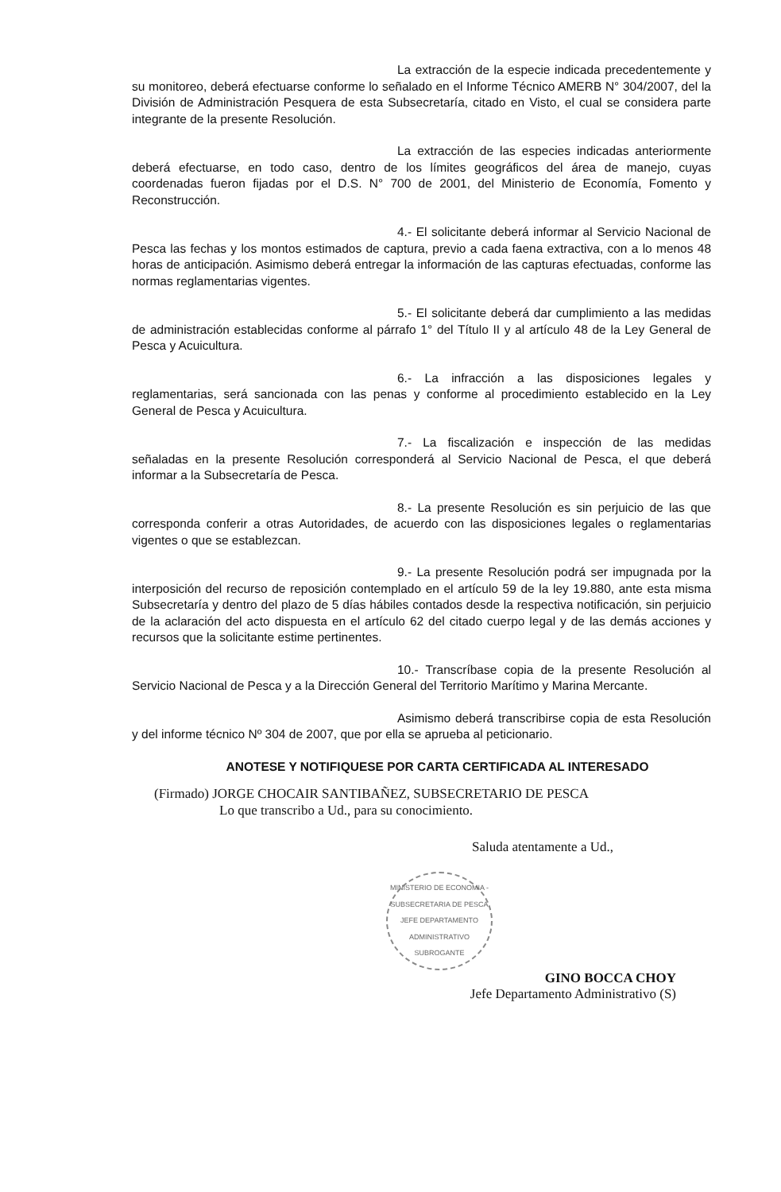La extracción de la especie indicada precedentemente y su monitoreo, deberá efectuarse conforme lo señalado en el Informe Técnico AMERB N° 304/2007, del la División de Administración Pesquera de esta Subsecretaría, citado en Visto, el cual se considera parte integrante de la presente Resolución.
La extracción de las especies indicadas anteriormente deberá efectuarse, en todo caso, dentro de los límites geográficos del área de manejo, cuyas coordenadas fueron fijadas por el D.S. N° 700 de 2001, del Ministerio de Economía, Fomento y Reconstrucción.
4.- El solicitante deberá informar al Servicio Nacional de Pesca las fechas y los montos estimados de captura, previo a cada faena extractiva, con a lo menos 48 horas de anticipación. Asimismo deberá entregar la información de las capturas efectuadas, conforme las normas reglamentarias vigentes.
5.- El solicitante deberá dar cumplimiento a las medidas de administración establecidas conforme al párrafo 1° del Título II y al artículo 48 de la Ley General de Pesca y Acuicultura.
6.- La infracción a las disposiciones legales y reglamentarias, será sancionada con las penas y conforme al procedimiento establecido en la Ley General de Pesca y Acuicultura.
7.- La fiscalización e inspección de las medidas señaladas en la presente Resolución corresponderá al Servicio Nacional de Pesca, el que deberá informar a la Subsecretaría de Pesca.
8.- La presente Resolución es sin perjuicio de las que corresponda conferir a otras Autoridades, de acuerdo con las disposiciones legales o reglamentarias vigentes o que se establezcan.
9.- La presente Resolución podrá ser impugnada por la interposición del recurso de reposición contemplado en el artículo 59 de la ley 19.880, ante esta misma Subsecretaría y dentro del plazo de 5 días hábiles contados desde la respectiva notificación, sin perjuicio de la aclaración del acto dispuesta en el artículo 62 del citado cuerpo legal y de las demás acciones y recursos que la solicitante estime pertinentes.
10.- Transcríbase copia de la presente Resolución al Servicio Nacional de Pesca y a la Dirección General del Territorio Marítimo y Marina Mercante.
Asimismo deberá transcribirse copia de esta Resolución y del informe técnico Nº 304 de 2007, que por ella se aprueba al peticionario.
ANOTESE Y NOTIFIQUESE POR CARTA CERTIFICADA AL INTERESADO
(Firmado) JORGE CHOCAIR SANTIBAÑEZ, SUBSECRETARIO DE PESCA
Lo que transcribo a Ud., para su conocimiento.
Saluda atentamente a Ud.,
MINISTERIO DE ECONOMIA - SUBSECRETARIA DE PESCA
JEFE DEPARTAMENTO ADMINISTRATIVO SUBROGANTE
GINO BOCCA CHOY
Jefe Departamento Administrativo (S)